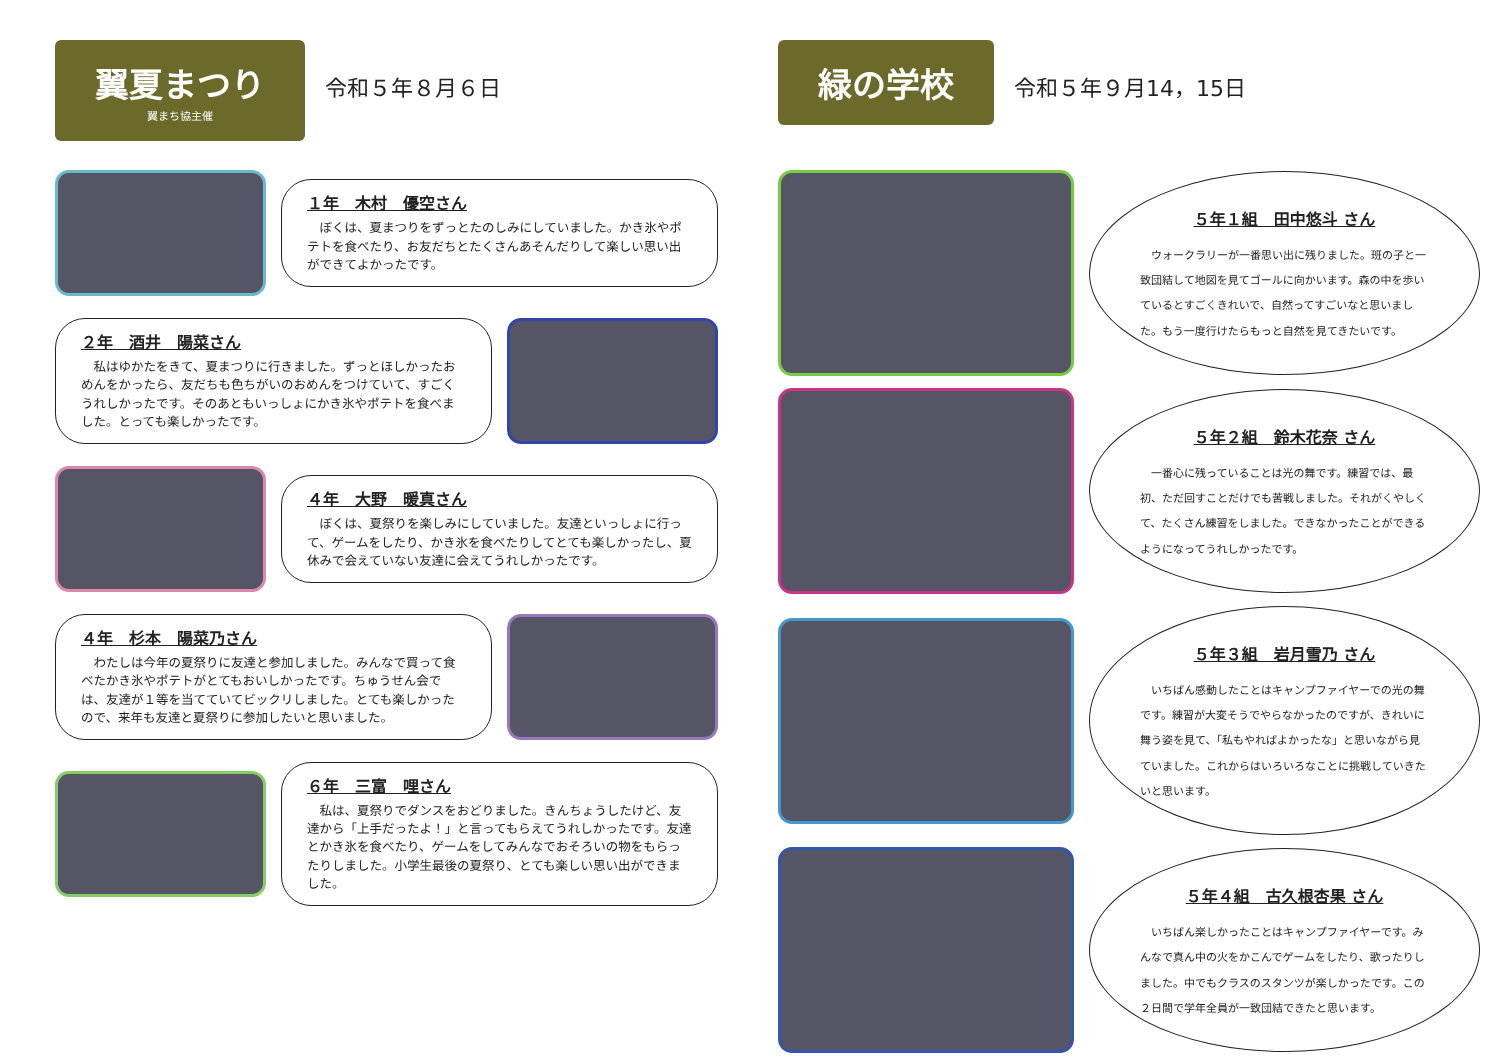翼夏まつり
翼まち協主催
令和５年８月６日
１年　木村　優空さん
　ぼくは、夏まつりをずっとたのしみにしていました。かき氷やポテトを食べたり、お友だちとたくさんあそんだりして楽しい思い出ができてよかったです。
２年　酒井　陽菜さん
　私はゆかたをきて、夏まつりに行きました。ずっとほしかったおめんをかったら、友だちも色ちがいのおめんをつけていて、すごくうれしかったです。そのあともいっしょにかき氷やポテトを食べました。とっても楽しかったです。
４年　大野　暖真さん
　ぼくは、夏祭りを楽しみにしていました。友達といっしょに行って、ゲームをしたり、かき氷を食べたりしてとても楽しかったし、夏休みで会えていない友達に会えてうれしかったです。
４年　杉本　陽菜乃さん
　わたしは今年の夏祭りに友達と参加しました。みんなで買って食べたかき氷やポテトがとてもおいしかったです。ちゅうせん会では、友達が１等を当てていてビックリしました。とても楽しかったので、来年も友達と夏祭りに参加したいと思いました。
６年　三富　哩さん
　私は、夏祭りでダンスをおどりました。きんちょうしたけど、友達から「上手だったよ！」と言ってもらえてうれしかったです。友達とかき氷を食べたり、ゲームをしてみんなでおそろいの物をもらったりしました。小学生最後の夏祭り、とても楽しい思い出ができました。
緑の学校
令和５年９月14，15日
５年１組　田中悠斗 さん
　ウォークラリーが一番思い出に残りました。班の子と一致団結して地図を見てゴールに向かいます。森の中を歩いているとすごくきれいで、自然ってすごいなと思いました。もう一度行けたらもっと自然を見てきたいです。
５年２組　鈴木花奈 さん
　一番心に残っていることは光の舞です。練習では、最初、ただ回すことだけでも苦戦しました。それがくやしくて、たくさん練習をしました。できなかったことができるようになってうれしかったです。
５年３組　岩月雪乃 さん
　いちばん感動したことはキャンプファイヤーでの光の舞です。練習が大変そうでやらなかったのですが、きれいに舞う姿を見て、「私もやればよかったな」と思いながら見ていました。これからはいろいろなことに挑戦していきたいと思います。
５年４組　古久根杏果 さん
　いちばん楽しかったことはキャンプファイヤーです。みんなで真ん中の火をかこんでゲームをしたり、歌ったりしました。中でもクラスのスタンツが楽しかったです。この２日間で学年全員が一致団結できたと思います。